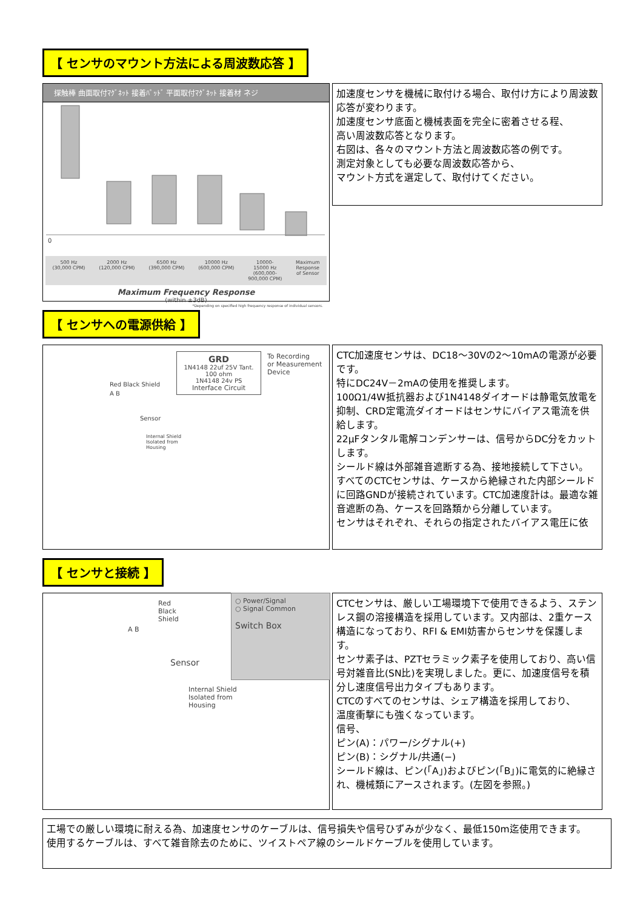【 センサのマウント方法による周波数応答 】
探触棒 曲面取付ﾏｸﾞﾈｯﾄ 接着ﾊﾟｯﾄﾞ 平面取付ﾏｸﾞﾈｯﾄ 接着材 ネジ
0
500 Hz
(30,000 CPM) 2000 Hz
(120,000 CPM) 6500 Hz
(390,000 CPM) 10000 Hz
(600,000 CPM) 10000-
15000 Hz
(600,000-
900,000 CPM) Maximum
Response
of Sensor
Maximum Frequency Response
(within ±3dB)
*Depending on specified high frequency response of individual sensors.
加速度センサを機械に取付ける場合、取付け方により周波数応答が変わります。
加速度センサ底面と機械表面を完全に密着させる程、
高い周波数応答となります。
右図は、各々のマウント方法と周波数応答の例です。
測定対象としても必要な周波数応答から、
マウント方式を選定して、取付けてください。
【 センサへの電源供給 】
GRD
1N4148 22uf 25V Tant.
100 ohm
1N4148 24v PS
Interface Circuit
To Recording
or Measurement
Device
Red Black Shield
A B
Sensor
Internal Shield
Isolated from
Housing
CTC加速度センサは、DC18～30Vの2～10mAの電源が必要です。
特にDC24V－2mAの使用を推奨します。
100Ω1/4W抵抗器および1N4148ダイオードは静電気放電を抑制、CRD定電流ダイオードはセンサにバイアス電流を供給します。
22μFタンタル電解コンデンサーは、信号からDC分をカットします。
シールド線は外部雑音遮断する為、接地接続して下さい。
すべてのCTCセンサは、ケースから絶縁された内部シールドに回路GNDが接続されています。CTC加速度計は。最適な雑音遮断の為、ケースを回路類から分離しています。
センサはそれぞれ、それらの指定されたバイアス電圧に依
【 センサと接続 】
Red
Black
Shield
○ Power/Signal
○ Signal Common
Switch Box
A B
Sensor
Internal Shield
Isolated from
Housing
CTCセンサは、厳しい工場環境下で使用できるよう、ステンレス鋼の溶接構造を採用しています。又内部は、2重ケース構造になっており、RFI & EMI妨害からセンサを保護します。
センサ素子は、PZTセラミック素子を使用しており、高い信号対雑音比(SN比)を実現しました。更に、加速度信号を積分し速度信号出力タイプもあります。
CTCのすべてのセンサは、シェア構造を採用しており、
温度衝撃にも強くなっています。
信号、
ピン(A)：パワー/シグナル(+)
ピン(B)：シグナル/共通(−)
シールド線は、ピン(「A」)およびピン(「B」)に電気的に絶縁され、機械類にアースされます。(左図を参照。)
工場での厳しい環境に耐える為、加速度センサのケーブルは、信号損失や信号ひずみが少なく、最低150m迄使用できます。
使用するケーブルは、すべて雑音除去のために、ツイストペア線のシールドケーブルを使用しています。